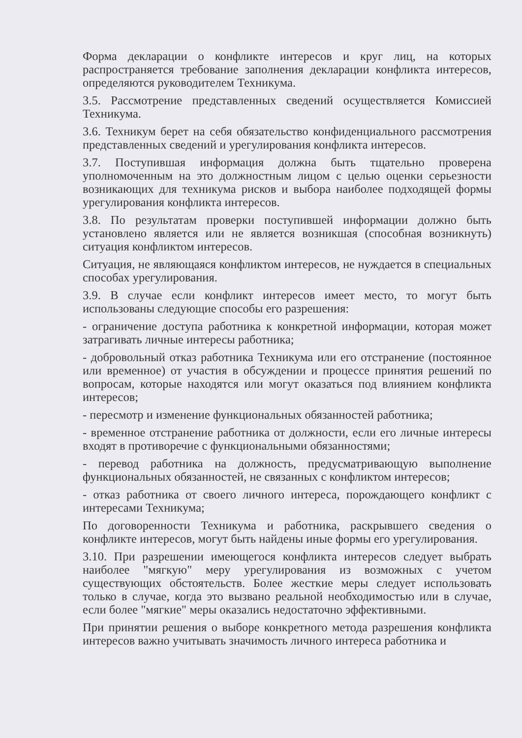Форма декларации о конфликте интересов и круг лиц, на которых распространяется требование заполнения декларации конфликта интересов, определяются руководителем Техникума.
3.5. Рассмотрение представленных сведений осуществляется Комиссией Техникума.
3.6. Техникум берет на себя обязательство конфиденциального рассмотрения представленных сведений и урегулирования конфликта интересов.
3.7. Поступившая информация должна быть тщательно проверена уполномоченным на это должностным лицом с целью оценки серьезности возникающих для техникума рисков и выбора наиболее подходящей формы урегулирования конфликта интересов.
3.8. По результатам проверки поступившей информации должно быть установлено является или не является возникшая (способная возникнуть) ситуация конфликтом интересов.
Ситуация, не являющаяся конфликтом интересов, не нуждается в специальных способах урегулирования.
3.9. В случае если конфликт интересов имеет место, то могут быть использованы следующие способы его разрешения:
- ограничение доступа работника к конкретной информации, которая может затрагивать личные интересы работника;
- добровольный отказ работника Техникума или его отстранение (постоянное или временное) от участия в обсуждении и процессе принятия решений по вопросам, которые находятся или могут оказаться под влиянием конфликта интересов;
- пересмотр и изменение функциональных обязанностей работника;
- временное отстранение работника от должности, если его личные интересы входят в противоречие с функциональными обязанностями;
- перевод работника на должность, предусматривающую выполнение функциональных обязанностей, не связанных с конфликтом интересов;
- отказ работника от своего личного интереса, порождающего конфликт с интересами Техникума;
По договоренности Техникума и работника, раскрывшего сведения о конфликте интересов, могут быть найдены иные формы его урегулирования.
3.10. При разрешении имеющегося конфликта интересов следует выбрать наиболее "мягкую" меру урегулирования из возможных с учетом существующих обстоятельств. Более жесткие меры следует использовать только в случае, когда это вызвано реальной необходимостью или в случае, если более "мягкие" меры оказались недостаточно эффективными.
При принятии решения о выборе конкретного метода разрешения конфликта интересов важно учитывать значимость личного интереса работника и